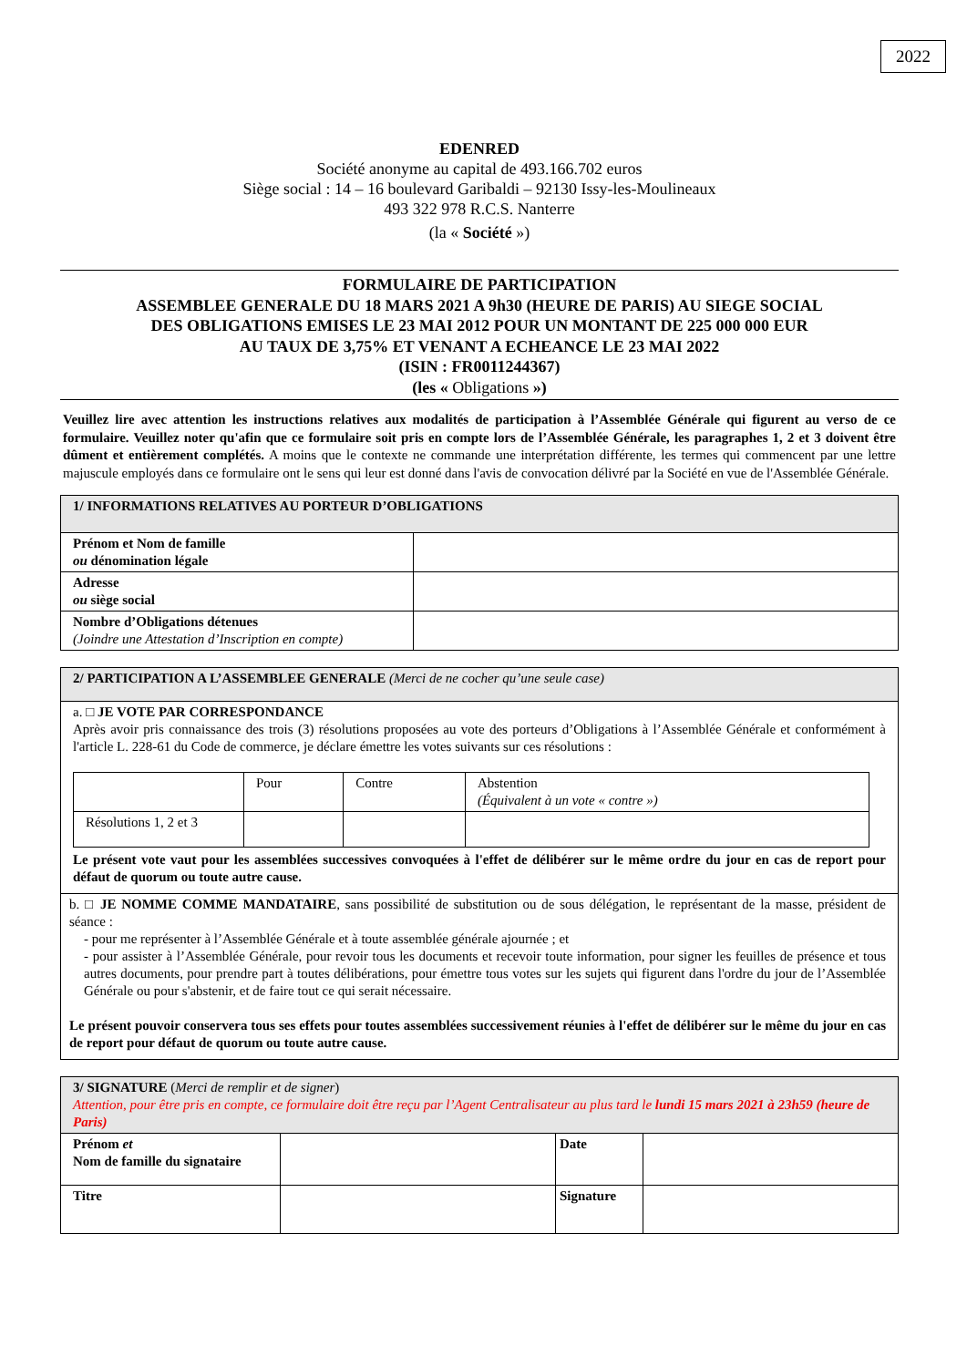2022
EDENRED
Société anonyme au capital de 493.166.702 euros
Siège social : 14 – 16 boulevard Garibaldi – 92130 Issy-les-Moulineaux
493 322 978 R.C.S. Nanterre
(la « Société »)
FORMULAIRE DE PARTICIPATION
ASSEMBLEE GENERALE DU 18 MARS 2021 A 9h30 (HEURE DE PARIS) AU SIEGE SOCIAL
DES OBLIGATIONS EMISES LE 23 MAI 2012 POUR UN MONTANT DE 225 000 000 EUR
AU TAUX DE 3,75% ET VENANT A ECHEANCE LE 23 MAI 2022
(ISIN : FR0011244367)
(les « Obligations »)
Veuillez lire avec attention les instructions relatives aux modalités de participation à l’Assemblée Générale qui figurent au verso de ce formulaire. Veuillez noter qu'afin que ce formulaire soit pris en compte lors de l’Assemblée Générale, les paragraphes 1, 2 et 3 doivent être dûment et entièrement complétés. A moins que le contexte ne commande une interprétation différente, les termes qui commencent par une lettre majuscule employés dans ce formulaire ont le sens qui leur est donné dans l'avis de convocation délivré par la Société en vue de l'Assemblée Générale.
| 1/ INFORMATIONS RELATIVES AU PORTEUR D’OBLIGATIONS | |
| Prénom et Nom de famille ou dénomination légale | |
| Adresse ou siège social | |
| Nombre d’Obligations détenues (Joindre une Attestation d’Inscription en compte) | |
2/ PARTICIPATION A L’ASSEMBLEE GENERALE (Merci de ne cocher qu’une seule case)
a. □ JE VOTE PAR CORRESPONDANCE
Après avoir pris connaissance des trois (3) résolutions proposées au vote des porteurs d’Obligations à l’Assemblée Générale et conformément à l'article L. 228-61 du Code de commerce, je déclare émettre les votes suivants sur ces résolutions :
| | Pour | Contre | Abstention (Équivalent à un vote « contre ») |
| Résolutions 1, 2 et 3 | | | |
Le présent vote vaut pour les assemblées successives convoquées à l'effet de délibérer sur le même ordre du jour en cas de report pour défaut de quorum ou toute autre cause.
b. □ JE NOMME COMME MANDATAIRE, sans possibilité de substitution ou de sous délégation, le représentant de la masse, président de séance :
- pour me représenter à l’Assemblée Générale et à toute assemblée générale ajournée ; et
- pour assister à l’Assemblée Générale, pour revoir tous les documents et recevoir toute information, pour signer les feuilles de présence et tous autres documents, pour prendre part à toutes délibérations, pour émettre tous votes sur les sujets qui figurent dans l'ordre du jour de l’Assemblée Générale ou pour s'abstenir, et de faire tout ce qui serait nécessaire.
Le présent pouvoir conservera tous ses effets pour toutes assemblées successivement réunies à l'effet de délibérer sur le même du jour en cas de report pour défaut de quorum ou toute autre cause.
| 3/ SIGNATURE ( Merci de remplir et de signer ) Attention, pour être pris en compte, ce formulaire doit être reçu par l’Agent Centralisateur au plus tard le lundi 15 mars 2021 à 23h59 (heure de Paris) | | | |
| Prénom et Nom de famille du signataire | | Date | |
| Titre | | Signature | |